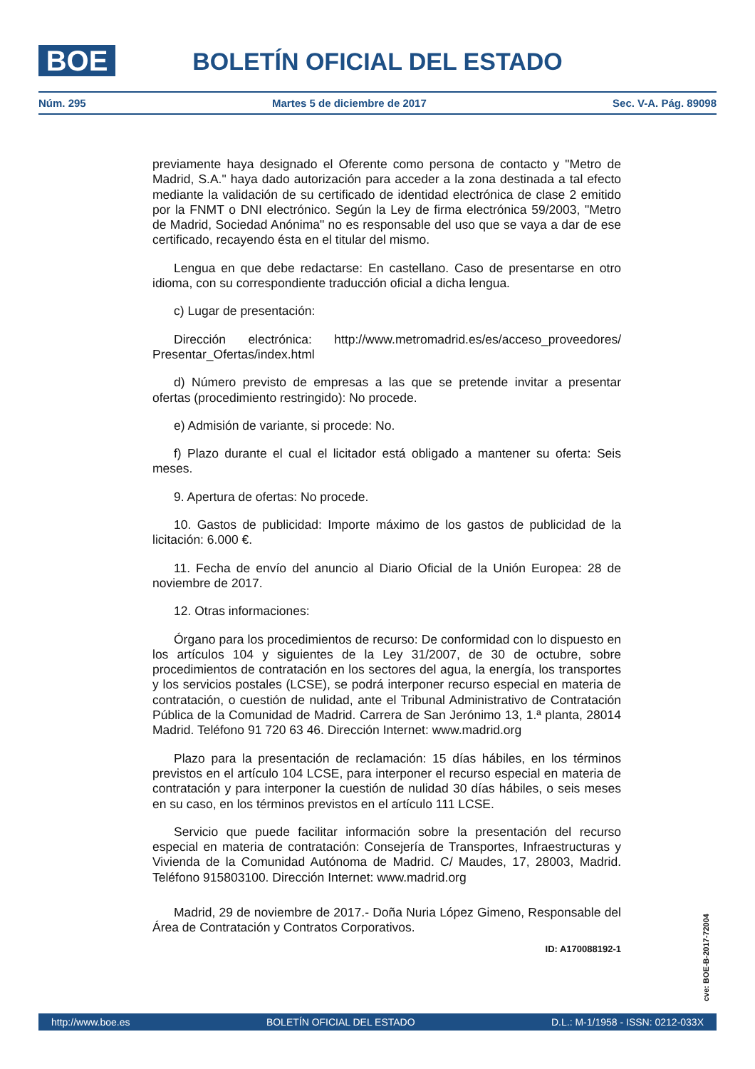BOE
BOLETÍN OFICIAL DEL ESTADO
Núm. 295 Martes 5 de diciembre de 2017 Sec. V-A. Pág. 89098
previamente haya designado el Oferente como persona de contacto y "Metro de Madrid, S.A." haya dado autorización para acceder a la zona destinada a tal efecto mediante la validación de su certificado de identidad electrónica de clase 2 emitido por la FNMT o DNI electrónico. Según la Ley de firma electrónica 59/2003, "Metro de Madrid, Sociedad Anónima" no es responsable del uso que se vaya a dar de ese certificado, recayendo ésta en el titular del mismo.
Lengua en que debe redactarse: En castellano. Caso de presentarse en otro idioma, con su correspondiente traducción oficial a dicha lengua.
c) Lugar de presentación:
Dirección electrónica: http://www.metromadrid.es/es/acceso_proveedores/ Presentar_Ofertas/index.html
d) Número previsto de empresas a las que se pretende invitar a presentar ofertas (procedimiento restringido): No procede.
e) Admisión de variante, si procede: No.
f) Plazo durante el cual el licitador está obligado a mantener su oferta: Seis meses.
9. Apertura de ofertas: No procede.
10. Gastos de publicidad: Importe máximo de los gastos de publicidad de la licitación: 6.000 €.
11. Fecha de envío del anuncio al Diario Oficial de la Unión Europea: 28 de noviembre de 2017.
12. Otras informaciones:
Órgano para los procedimientos de recurso: De conformidad con lo dispuesto en los artículos 104 y siguientes de la Ley 31/2007, de 30 de octubre, sobre procedimientos de contratación en los sectores del agua, la energía, los transportes y los servicios postales (LCSE), se podrá interponer recurso especial en materia de contratación, o cuestión de nulidad, ante el Tribunal Administrativo de Contratación Pública de la Comunidad de Madrid. Carrera de San Jerónimo 13, 1.ª planta, 28014 Madrid. Teléfono 91 720 63 46. Dirección Internet: www.madrid.org
Plazo para la presentación de reclamación: 15 días hábiles, en los términos previstos en el artículo 104 LCSE, para interponer el recurso especial en materia de contratación y para interponer la cuestión de nulidad 30 días hábiles, o seis meses en su caso, en los términos previstos en el artículo 111 LCSE.
Servicio que puede facilitar información sobre la presentación del recurso especial en materia de contratación: Consejería de Transportes, Infraestructuras y Vivienda de la Comunidad Autónoma de Madrid. C/ Maudes, 17, 28003, Madrid. Teléfono 915803100. Dirección Internet: www.madrid.org
Madrid, 29 de noviembre de 2017.- Doña Nuria López Gimeno, Responsable del Área de Contratación y Contratos Corporativos.
ID: A170088192-1
cve: BOE-B-2017-72004
http://www.boe.es BOLETÍN OFICIAL DEL ESTADO D.L.: M-1/1958 - ISSN: 0212-033X